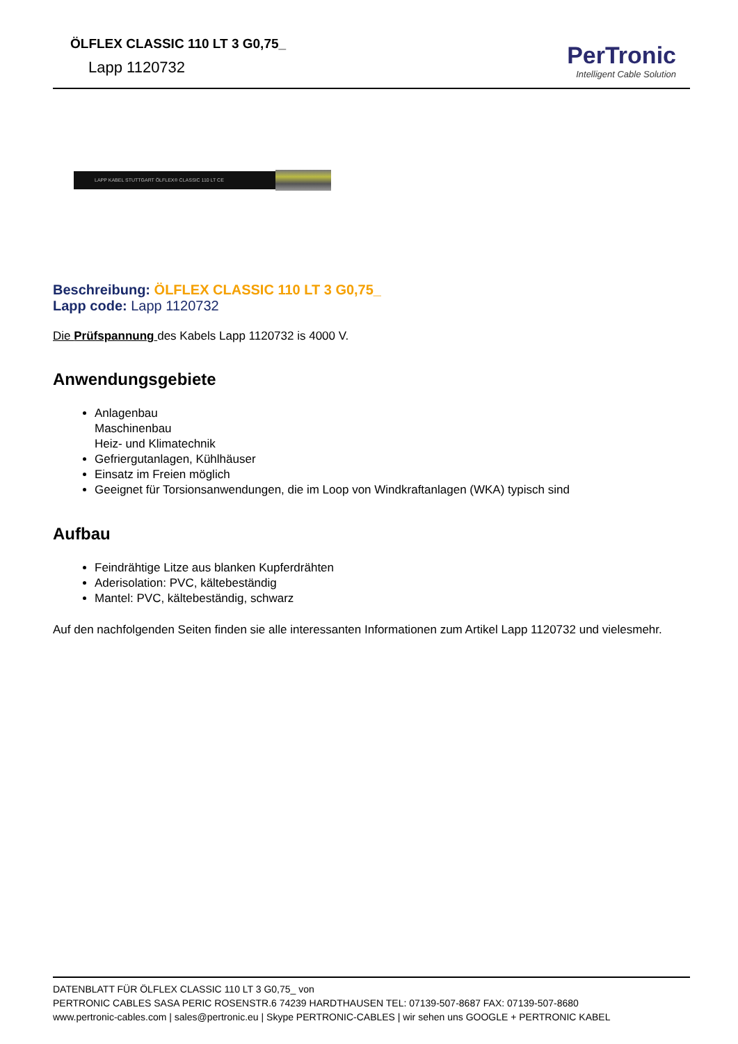ÖLFLEX CLASSIC 110 LT 3 G0,75_
Lapp 1120732
PerTronic
Intelligent Cable Solution
LAPP KABEL STUTTGART ÖLFLEX® CLASSIC 110 LT CE
Beschreibung: ÖLFLEX CLASSIC 110 LT 3 G0,75_
Lapp code: Lapp 1120732
Die Prüfspannung des Kabels Lapp 1120732 is 4000 V.
Anwendungsgebiete
Anlagenbau
Maschinenbau
Heiz- und Klimatechnik
Gefriergutanlagen, Kühlhäuser
Einsatz im Freien möglich
Geeignet für Torsionsanwendungen, die im Loop von Windkraftanlagen (WKA) typisch sind
Aufbau
Feindrähtige Litze aus blanken Kupferdrähten
Aderisolation: PVC, kältebeständig
Mantel: PVC, kältebeständig, schwarz
Auf den nachfolgenden Seiten finden sie alle interessanten Informationen zum Artikel Lapp 1120732 und vielesmehr.
DATENBLATT FÜR ÖLFLEX CLASSIC 110 LT 3 G0,75_ von
PERTRONIC CABLES SASA PERIC ROSENSTR.6 74239 HARDTHAUSEN TEL: 07139-507-8687 FAX: 07139-507-8680
www.pertronic-cables.com | sales@pertronic.eu | Skype PERTRONIC-CABLES | wir sehen uns GOOGLE + PERTRONIC KABEL